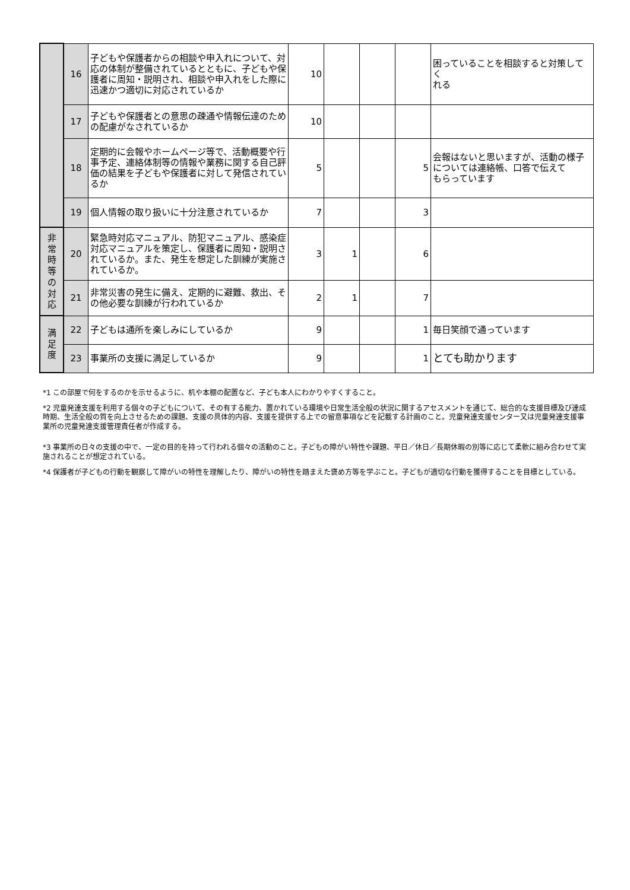| | 16 | 子どもや保護者からの相談や申入れについて、対応の体制が整備されているとともに、子どもや保護者に周知・説明され、相談や申入れをした際に迅速かつ適切に対応されているか | 10 | | | | 困っていることを相談すると対策してく れる |
| | 17 | 子どもや保護者との意思の疎通や情報伝達のための配慮がなされているか | 10 | | | | |
| | 18 | 定期的に会報やホームページ等で、活動概要や行事予定、連絡体制等の情報や業務に関する自己評価の結果を子どもや保護者に対して発信されているか | 5 | | | 5 | 会報はないと思いますが、活動の様子については連絡帳、口答で伝えて もらっています |
| | 19 | 個人情報の取り扱いに十分注意されているか | 7 | | | 3 | |
| 非 常 時 等 の 対 応 | 20 | 緊急時対応マニュアル、防犯マニュアル、感染症対応マニュアルを策定し、保護者に周知・説明されているか。また、発生を想定した訓練が実施されているか。 | 3 | 1 | | 6 | |
| | 21 | 非常災害の発生に備え、定期的に避難、救出、その他必要な訓練が行われているか | 2 | 1 | | 7 | |
| 満 足 度 | 22 | 子どもは通所を楽しみにしているか | 9 | | | 1 | 毎日笑顔で通っています |
| | 23 | 事業所の支援に満足しているか | 9 | | | 1 | とても助かります |
*1 この部屋で何をするのかを示せるように、机や本棚の配置など、子ども本人にわかりやすくすること。
*2 児童発達支援を利用する個々の子どもについて、その有する能力、置かれている環境や日常生活全般の状況に関するアセスメントを通じて、総合的な支援目標及び達成時期、生活全般の質を向上させるための課題、支援の具体的内容、支援を提供する上での留意事項などを記載する計画のこと。児童発達支援センター又は児童発達支援事業所の児童発達支援管理責任者が作成する。
*3 事業所の日々の支援の中で、一定の目的を持って行われる個々の活動のこと。子どもの障がい特性や課題、平日／休日／長期休暇の別等に応じて柔軟に組み合わせて実施されることが想定されている。
*4 保護者が子どもの行動を観察して障がいの特性を理解したり、障がいの特性を踏まえた褒め方等を学ぶこと。子どもが適切な行動を獲得することを目標としている。